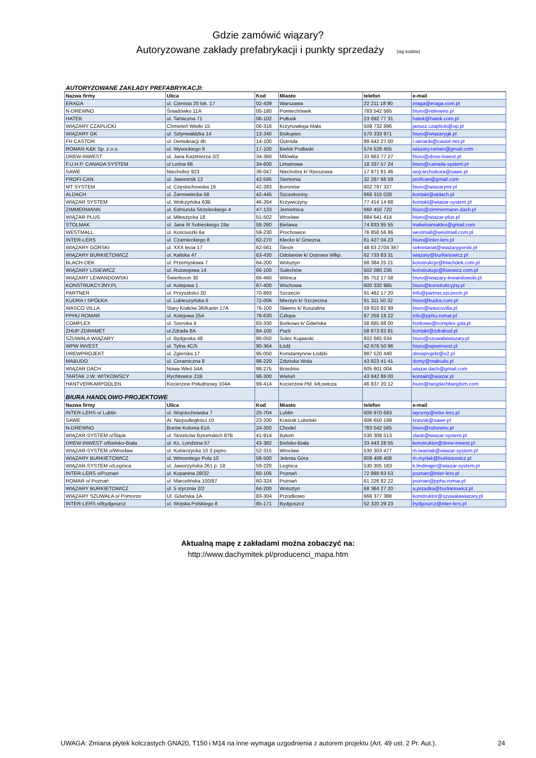Gdzie zamówić wiązary?
Autoryzowane zakłady prefabrykacji i punkty sprzedaży (wg kodów)
AUTORYZOWANE ZAKŁADY PREFABRYKACJI:
| Nazwa firmy | Ulica | Kod | Miasto | telefon | e-mail |
| --- | --- | --- | --- | --- | --- |
| ERAGA | ul. Cienista 20 lok. 17 | 02-439 | Warszawa | 22 211 18 90 | eraga@eraga.com.pl |
| N-DREWNO | Śniadówko 11A | 05-180 | Pomiechówek | 783 542 565 | biuro@ndrewno.pl |
| HATEK | ul. Tartaczna 71 | 06-102 | Pułtusk | 23 692 77 31 | hatek@hatek.com.pl |
| WIĄZARY CZAPLICKI | Chmieleń Wielki 15 | 06-316 | Krzynowłoga Mała | 509 732 996 | janusz.czaplicki@op.pl |
| WIĄZARY GK | ul. Sztynwałdzka 14 | 13-340 | Biskupiec | 570 333 971 | biuro@wiazarygk.pl |
| FH CASTOR | ul. Demokracji 4b | 14-100 | Ostróda | 89 642 27 00 | l.sieracki@castor.net.pl |
| ROMAN K&K Sp. z o.o. | ul. Wysockiego 8 | 17-100 | Bielsk Podlaski | 574 528 455 | wiazary.roman@gmail.com |
| DREW-INWEST | ul. Jana Kazimierza 2/2 | 34-360 | Milówka | 33 863 77 27 | biuro@drew-inwest.pl |
| F.U.H.P. CANADA SYSTEM | ul Leśna 66 | 34-600 | Limanowa | 18 337 57 24 | biuro@canada-system.pl |
| SAWE | Niechobrz 923 | 36-047 | Niechobrz k/ Rzeszowa | 17 871 81 46 | wojciechsikora@sawe.pl |
| PROFI-CAN | ul. Jaworznik 12 | 42-595 | Siemonia | 32 287 66 59 | profican@gmail.com |
| MT SYSTEM | ul. Częstochowska 16 | 42-283 | Boronów | 602 797 327 | biuro@wiazarymt.pl |
| ALDACH | ul. Żarnowiecka 58 | 42-445 | Szczekociny | 668 315 028 | kontakt@aldach.pl |
| WIĄZAR SYSTEM | ul. Wołczyńska 63B | 46-264 | Krzywiczyny | 77 414 14 68 | kontakt@wiazar-system.pl |
| ZIMMERMANN | ul. Edmunda Strzeleckiego 4 | 47-133 | Jemielnica | 660 450 720 | biuro@zimmermann-dach.pl |
| WIĄZAR PLUS | ul. Miłoszycka 18 | 51-502 | Wrocław | 884 641 414 | biuro@wiazar-plus.pl |
| STOLMAK | ul. Jana III Sobieskiego 19a | 58-260 | Bielawa | 74 833 95 55 | malwinamakles@gmail.com |
| WESTMALL | ul. Kościuszki 6a | 59-230 | Prochowice | 76 858 56 86 | westmall@westmall.com.pl |
| INTER-LERS | ul. Czarnieckiego 8 | 62-270 | Kłecko k/ Gniezna | 61 427 04 23 | biuro@inter-lers.pl |
| WIĄZARY GÓRSKI | ul. XXX lecia 17 | 62-561 | Ślesin | 48 63 2704 387 | sekretariat@wiazarygorski.pl |
| WIĄZARY BURKIETOWICZ | ul. Kaliska 47 | 63-430 | Odolanów k/ Ostrowa Wlkp. | 62 733 83 31 | wiazary@burkietowicz.pl |
| BLACH-DEK | ul. Przemysłowa 7 | 64-200 | Wolsztyn | 68 384 25 21 | konstrukcje@blachdek.com.pl |
| WIĄZARY LISIEWICZ | ul. Rozwojowa 14 | 66-100 | Sulechów | 502 080 236 | konstrukcje@lisiewicz.com.pl |
| WIĄZARY LEWANDOWSKI | Świerkocin 30 | 66-460 | Witnica | 95 752 17 58 | biuro@wiazary-lewandowski.pl |
| KONSTRUKCYJNY.PL | ul. Kolejowa 1 | 67-400 | Wschowa | 600 332 985 | biuro@konstrukcyjny.pl |
| PARTNER | ul. Przyszłości 20 | 70-893 | Szczecin | 91 462 17 20 | info@partner.szczecin.pl |
| KUDRA I SPÓŁKA | ul. Lubieszyńska 6 | 72-006 | Mierzyn k/ Szczecina | 91 311 50 32 | biuro@kudra.com.pl |
| WASCO VILLA | Stary Kraków 36/Kanin 17A | 76-100 | Sławno k/ Koszalina | 59 810 82 99 | biuro@wascovilla.pl |
| PPHU ROMAR | ul. Kolejowa 25A | 78-630 | Człopa | 67 259 18 22 | info@pphu-romar.pl |
| COMPLEX | ul. Szeroka 4 | 83-330 | Borkowo k/ Gdańska | 58 685 88 00 | borkowo@complex.gda.pl |
| ZHUP ZDRAMET | ul.Zdrada 8A | 84-100 | Puck | 58 673 82 81 | kontakt@zdrabud.pl |
| SZUWAŁA WIĄZARY | ul. Bydgoska 48 | 86-050 | Solec Kujawski | 602 665 634 | biuro@szuwalawiazary.pl |
| WPW INVEST | ul. Tylna 4C/5 | 90-364 | Łódź | 42 676 50 96 | biuro@wpwinvest.pl |
| DREWPROJEKT | ul. Zgierska 17 | 95-050 | Konstantynów Łódzki | 887 520 440 | drewprojekt@o2.pl |
| MABUDO | ul. Ceramiczna 8 | 98-220 | Zduńska Wola | 43 823 41 41 | domy@mabudo.pl |
| WIĄZAR DACH | Nowa Wieś 54A | 98-275 | Brzeźnio | 605 601 004 | wiazar.dach@gmail.com |
| TARTAK J.W. WITKOWSCY | Rychłowice 21B | 98-300 | Wieluń | 43 842 86 00 | kontakt@wiazar.pl |
| HANTVERKARPOOLEN | Kocierzew Południowy 104A | 99-414 | Kocierzew Płd. k/Łowicza | 46 837 20 12 | biuro@twojdachtwojdom.com |
| BIURA HANDLOWO-PROJEKTOWE | | | | | |
| Nazwa firmy | Ulica | Kod | Miasto | telefon | e-mail |
| INTER-LERS o/ Lublin | ul. Wojciechowska 7 | 20-704 | Lublin | 606 970 683 | wyceny@inter-lers.pl |
| SAWE | Al. Niepodległości 10 | 23-200 | Kraśnik Lubelski | 606 650 199 | krasnik@sawe.pl |
| N-DREWNO | Borów Kolonia 61A | 24-350 | Chodel | 783 542 565 | biuro@ndrewno.pl |
| WIĄZAR-SYSTEM o/Śląsk | ul. Strzelców Bytomskich 87B | 41-914 | Bytom | 530 308 513 | slask@wiazar-system.pl |
| DREW-INWEST o/Bielsko-Biała | ul. Ks. Londzina 57 | 43-382 | Bielsko-Biała | 33 443 28 55 | konstruktor@drew-inwest.pl |
| WIĄZAR-SYSTEM o/Wrocław | ul. Kobierzycka 10 3 piętro | 52-315 | Wrocław | 530 303 477 | m.iwaniak@wiazar-system.pl |
| WIĄZARY BURKIETOWICZ | ul. Wincentego Pola 10 | 58-500 | Jelenia Góra | 609 408 408 | m.myrlak@burkietowicz.pl |
| WIĄZAR-SYSTEM o/Legnica | ul. Jaworzyńska 261 p. 18 | 59-220 | Legnica | 530 305 183 | k.lindmajer@wiazar-system.pl |
| INTER-LERS o/Poznań | ul. Kopanina 28/32 | 60-105 | Poznań | 72 888 83 53 | poznan@inter-lers.pl |
| ROMAR o/ Poznań | ul. Marcelińska 100/87 | 60-324 | Poznań | 61 226 82 22 | poznan@pphu-romar.pl |
| WIĄZARY BURKIETOWICZ | ul. 5 stycznia 2/2 | 64-200 | Wolsztyn | 68 384 27 20 | a.przadka@burkietowicz.pl |
| WIĄZARY SZUWAŁA o/ Pomorze | Ul. Gdańska 1A | 83-304 | Przodkowo | 666 377 388 | konstruktor@szuwalawiazary.pl |
| INTER-LERS o/Bydgoszcz | ul. Wojska Polskiego 8 | 85-171 | Bydgoszcz | 52 320 29 23 | bydgoszcz@inter-lers.pl |
Aktualną mapę z zakładami można zobaczyć na:
http://www.dachymitek.pl/producenci_mapa.htm
UWAGA: Zmiana płytek kolczastych GNA20, T150 i M14 na inne wymaga uzgodnienia z autorem projektu (Art. 49 ust. 2 Pr. Aut.). 24